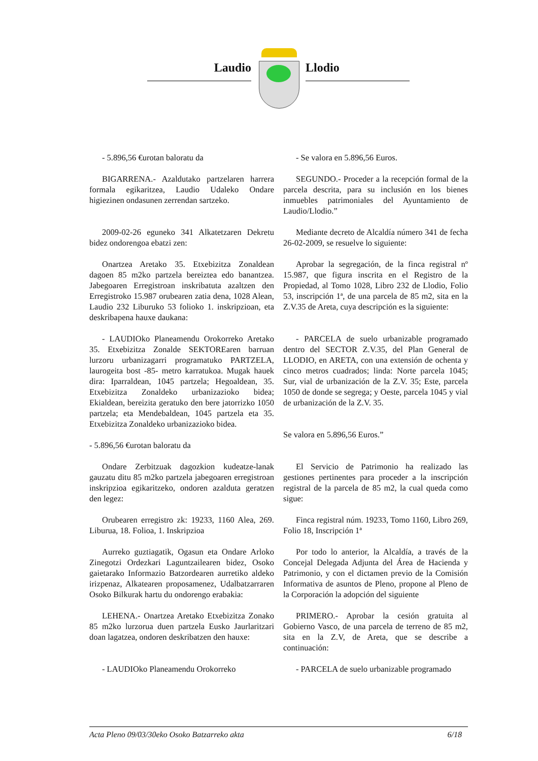Laudio Llodio
- 5.896,56 €urotan baloratu da - Se valora en 5.896,56 Euros.
BIGARRENA.- Azaldutako partzelaren harrera formala egikaritzea, Laudio Udaleko Ondare higiezinen ondasunen zerrendan sartzeko.
SEGUNDO.- Proceder a la recepción formal de la parcela descrita, para su inclusión en los bienes inmuebles patrimoniales del Ayuntamiento de Laudio/Llodio.”
2009-02-26 eguneko 341 Alkatetzaren Dekretu bidez ondorengoa ebatzi zen:
Mediante decreto de Alcaldía número 341 de fecha 26-02-2009, se resuelve lo siguiente:
Onartzea Aretako 35. Etxebizitza Zonaldean dagoen 85 m2ko partzela bereiztea edo banantzea. Jabegoaren Erregistroan inskribatuta azaltzen den Erregistroko 15.987 orubearen zatia dena, 1028 Alean, Laudio 232 Liburuko 53 folioko 1. inskripzioan, eta deskribapena hauxe daukana:
Aprobar la segregación, de la finca registral nº 15.987, que figura inscrita en el Registro de la Propiedad, al Tomo 1028, Libro 232 de Llodio, Folio 53, inscripción 1ª, de una parcela de 85 m2, sita en la Z.V.35 de Areta, cuya descripción es la siguiente:
- LAUDIOko Planeamendu Orokorreko Aretako 35. Etxebizitza Zonalde SEKTOREaren barruan lurzoru urbanizagarri programatuko PARTZELA, laurogeita bost -85- metro karratukoa. Mugak hauek dira: Iparraldean, 1045 partzela; Hegoaldean, 35. Etxebizitza Zonaldeko urbanizazioko bidea; Ekialdean, bereizita geratuko den bere jatorrizko 1050 partzela; eta Mendebaldean, 1045 partzela eta 35. Etxebizitza Zonaldeko urbanizazioko bidea.
- 5.896,56 €urotan baloratu da
- PARCELA de suelo urbanizable programado dentro del SECTOR Z.V.35, del Plan General de LLODIO, en ARETA, con una extensión de ochenta y cinco metros cuadrados; linda: Norte parcela 1045; Sur, vial de urbanización de la Z.V. 35; Este, parcela 1050 de donde se segrega; y Oeste, parcela 1045 y vial de urbanización de la Z.V. 35.
Se valora en 5.896,56 Euros.”
Ondare Zerbitzuak dagozkion kudeatze-lanak gauzatu ditu 85 m2ko partzela jabegoaren erregistroan inskripzioa egikaritzeko, ondoren azalduta geratzen den legez:
El Servicio de Patrimonio ha realizado las gestiones pertinentes para proceder a la inscripción registral de la parcela de 85 m2, la cual queda como sigue:
Orubearen erregistro zk: 19233, 1160 Alea, 269. Liburua, 18. Folioa, 1. Inskripzioa
Finca registral núm. 19233, Tomo 1160, Libro 269, Folio 18, Inscripción 1ª
Aurreko guztiagatik, Ogasun eta Ondare Arloko Zinegotzi Ordezkari Laguntzailearen bidez, Osoko gaietarako Informazio Batzordearen aurretiko aldeko irizpenaz, Alkatearen proposamenez, Udalbatzarraren Osoko Bilkurak hartu du ondorengo erabakia:
Por todo lo anterior, la Alcaldía, a través de la Concejal Delegada Adjunta del Área de Hacienda y Patrimonio, y con el dictamen previo de la Comisión Informativa de asuntos de Pleno, propone al Pleno de la Corporación la adopción del siguiente
LEHENA.- Onartzea Aretako Etxebizitza Zonako 85 m2ko lurzorua duen partzela Eusko Jaurlaritzari doan lagatzea, ondoren deskribatzen den hauxe:
PRIMERO.- Aprobar la cesión gratuita al Gobierno Vasco, de una parcela de terreno de 85 m2, sita en la Z.V, de Areta, que se describe a continuación:
- LAUDIOko Planeamendu Orokorreko - PARCELA de suelo urbanizable programado
Acta Pleno 09/03/30eko Osoko Batzarreko akta 6/18